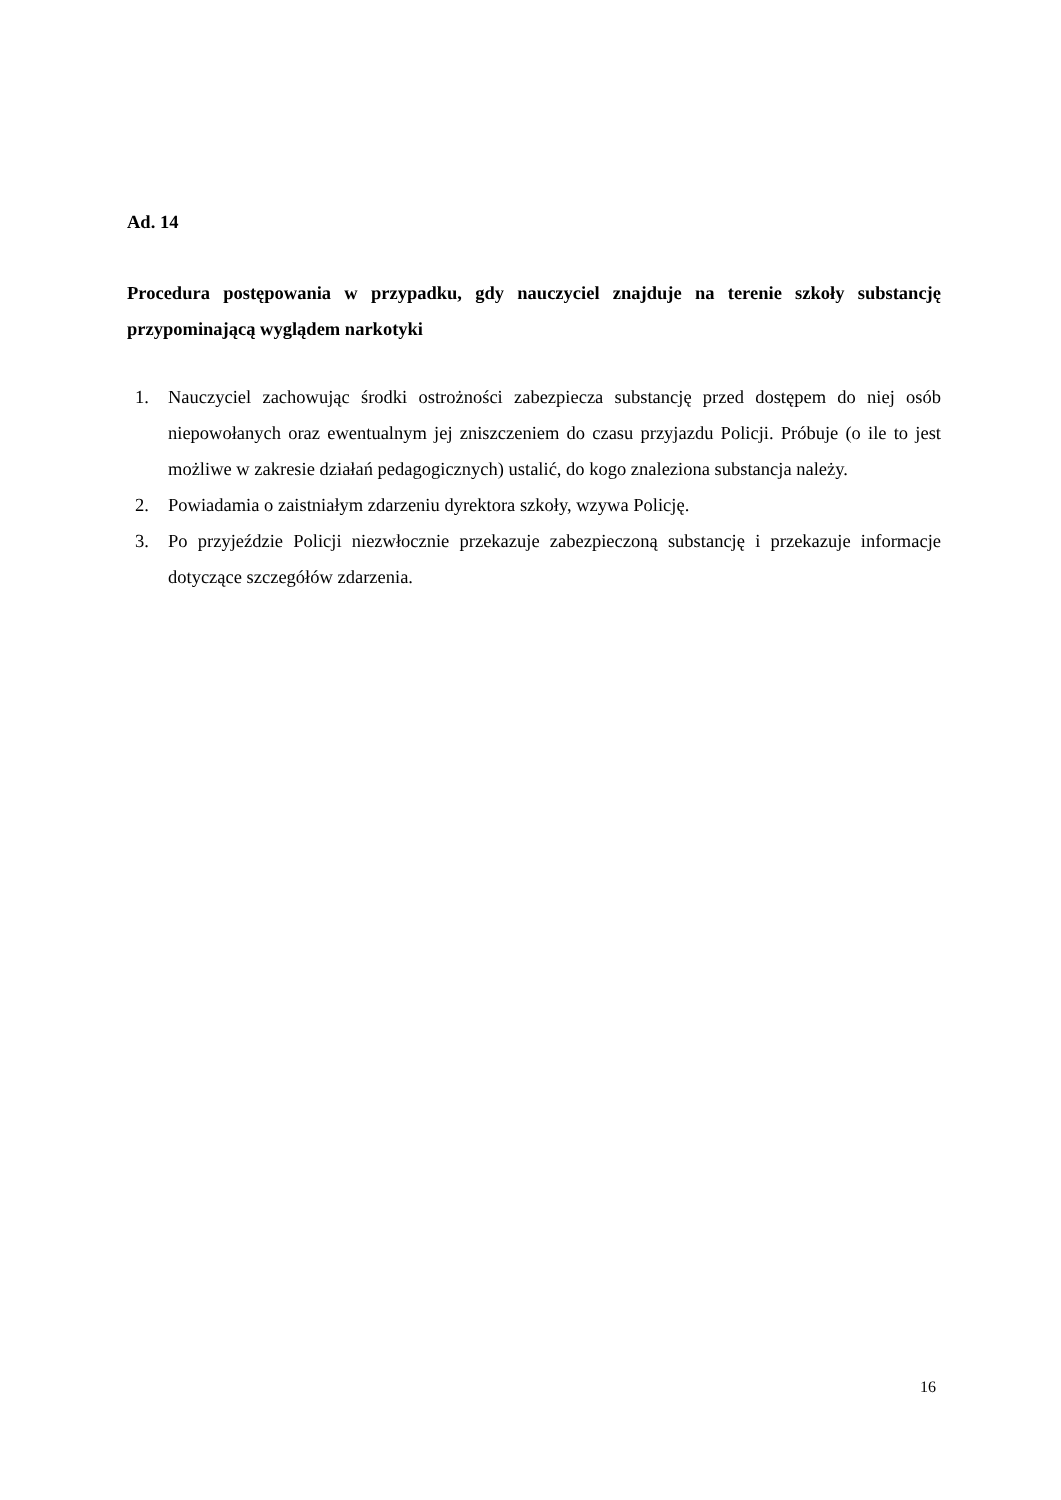Ad. 14
Procedura postępowania w przypadku, gdy nauczyciel znajduje na terenie szkoły substancję przypominającą wyglądem narkotyki
1. Nauczyciel zachowując środki ostrożności zabezpiecza substancję przed dostępem do niej osób niepowołanych oraz ewentualnym jej zniszczeniem do czasu przyjazdu Policji. Próbuje (o ile to jest możliwe w zakresie działań pedagogicznych) ustalić, do kogo znaleziona substancja należy.
2. Powiadamia o zaistniałym zdarzeniu dyrektora szkoły, wzywa Policję.
3. Po przyjeździe Policji niezwłocznie przekazuje zabezpieczoną substancję i przekazuje informacje dotyczące szczegółów zdarzenia.
16